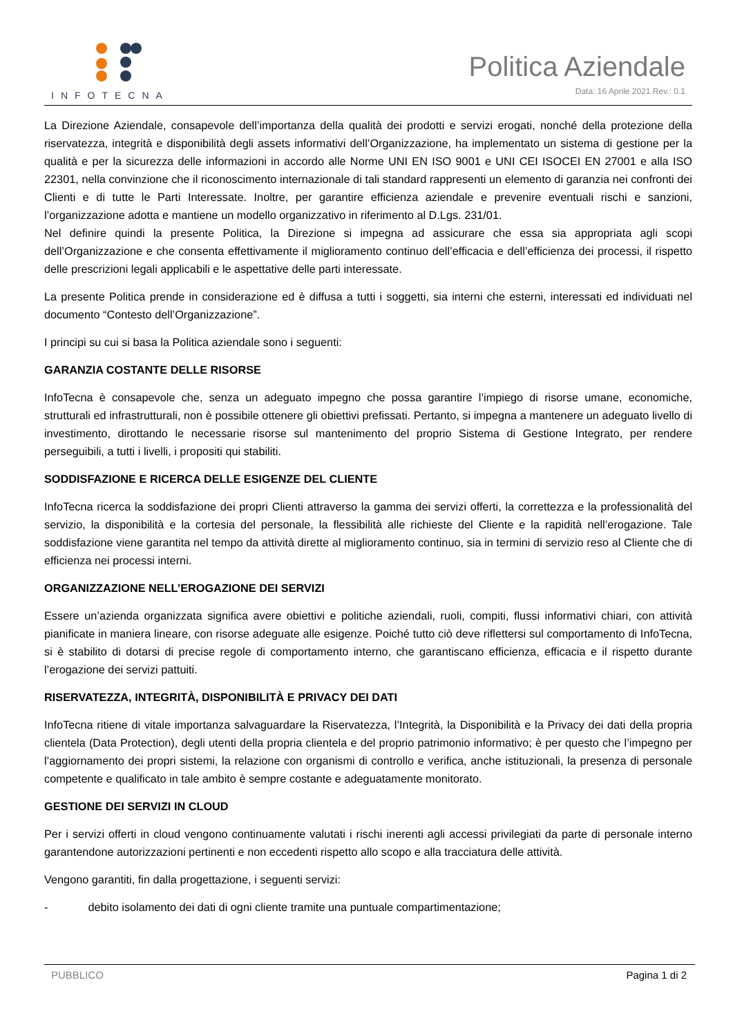INFOTECNA
Politica Aziendale
Data: 16 Aprile 2021 Rev.: 0.1
La Direzione Aziendale, consapevole dell’importanza della qualità dei prodotti e servizi erogati, nonché della protezione della riservatezza, integrità e disponibilità degli assets informativi dell’Organizzazione, ha implementato un sistema di gestione per la qualità e per la sicurezza delle informazioni in accordo alle Norme UNI EN ISO 9001 e UNI CEI ISOCEI EN 27001 e alla ISO 22301, nella convinzione che il riconoscimento internazionale di tali standard rappresenti un elemento di garanzia nei confronti dei Clienti e di tutte le Parti Interessate. Inoltre, per garantire efficienza aziendale e prevenire eventuali rischi e sanzioni, l’organizzazione adotta e mantiene un modello organizzativo in riferimento al D.Lgs. 231/01.
Nel definire quindi la presente Politica, la Direzione si impegna ad assicurare che essa sia appropriata agli scopi dell’Organizzazione e che consenta effettivamente il miglioramento continuo dell’efficacia e dell’efficienza dei processi, il rispetto delle prescrizioni legali applicabili e le aspettative delle parti interessate.
La presente Politica prende in considerazione ed è diffusa a tutti i soggetti, sia interni che esterni, interessati ed individuati nel documento “Contesto dell’Organizzazione”.
I principi su cui si basa la Politica aziendale sono i seguenti:
GARANZIA COSTANTE DELLE RISORSE
InfoTecna è consapevole che, senza un adeguato impegno che possa garantire l’impiego di risorse umane, economiche, strutturali ed infrastrutturali, non è possibile ottenere gli obiettivi prefissati. Pertanto, si impegna a mantenere un adeguato livello di investimento, dirottando le necessarie risorse sul mantenimento del proprio Sistema di Gestione Integrato, per rendere perseguibili, a tutti i livelli, i propositi qui stabiliti.
SODDISFAZIONE E RICERCA DELLE ESIGENZE DEL CLIENTE
InfoTecna ricerca la soddisfazione dei propri Clienti attraverso la gamma dei servizi offerti, la correttezza e la professionalità del servizio, la disponibilità e la cortesia del personale, la flessibilità alle richieste del Cliente e la rapidità nell’erogazione. Tale soddisfazione viene garantita nel tempo da attività dirette al miglioramento continuo, sia in termini di servizio reso al Cliente che di efficienza nei processi interni.
ORGANIZZAZIONE NELL’EROGAZIONE DEI SERVIZI
Essere un’azienda organizzata significa avere obiettivi e politiche aziendali, ruoli, compiti, flussi informativi chiari, con attività pianificate in maniera lineare, con risorse adeguate alle esigenze. Poiché tutto ciò deve riflettersi sul comportamento di InfoTecna, si è stabilito di dotarsi di precise regole di comportamento interno, che garantiscano efficienza, efficacia e il rispetto durante l’erogazione dei servizi pattuiti.
RISERVATEZZA, INTEGRITÀ, DISPONIBILITÀ E PRIVACY DEI DATI
InfoTecna ritiene di vitale importanza salvaguardare la Riservatezza, l’Integrità, la Disponibilità e la Privacy dei dati della propria clientela (Data Protection), degli utenti della propria clientela e del proprio patrimonio informativo; è per questo che l’impegno per l’aggiornamento dei propri sistemi, la relazione con organismi di controllo e verifica, anche istituzionali, la presenza di personale competente e qualificato in tale ambito è sempre costante e adeguatamente monitorato.
GESTIONE DEI SERVIZI IN CLOUD
Per i servizi offerti in cloud vengono continuamente valutati i rischi inerenti agli accessi privilegiati da parte di personale interno garantendone autorizzazioni pertinenti e non eccedenti rispetto allo scopo e alla tracciatura delle attività.
Vengono garantiti, fin dalla progettazione, i seguenti servizi:
- debito isolamento dei dati di ogni cliente tramite una puntuale compartimentazione;
PUBBLICO Pagina 1 di 2